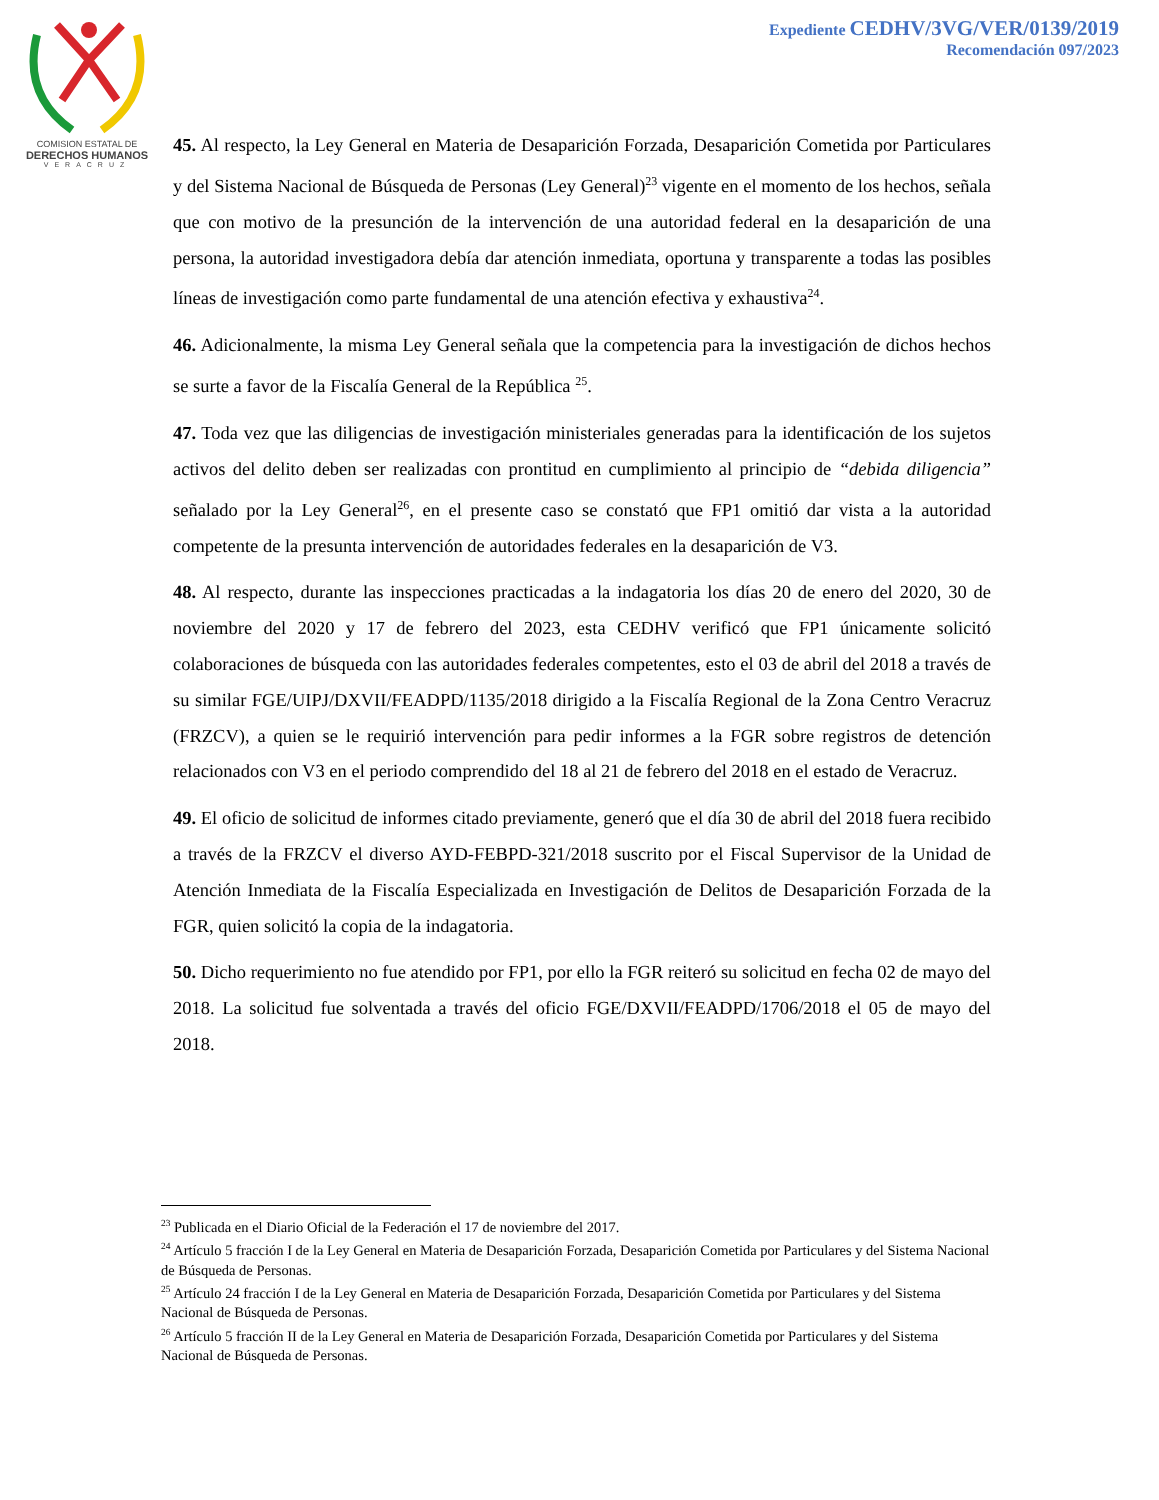COMISION ESTATAL DE
DERECHOS HUMANOS
VERACRUZ
Expediente CEDHV/3VG/VER/0139/2019
Recomendación 097/2023
45. Al respecto, la Ley General en Materia de Desaparición Forzada, Desaparición Cometida por Particulares y del Sistema Nacional de Búsqueda de Personas (Ley General)<sup>23</sup> vigente en el momento de los hechos, señala que con motivo de la presunción de la intervención de una autoridad federal en la desaparición de una persona, la autoridad investigadora debía dar atención inmediata, oportuna y transparente a todas las posibles líneas de investigación como parte fundamental de una atención efectiva y exhaustiva<sup>24</sup>.
46. Adicionalmente, la misma Ley General señala que la competencia para la investigación de dichos hechos se surte a favor de la Fiscalía General de la República <sup>25</sup>.
47. Toda vez que las diligencias de investigación ministeriales generadas para la identificación de los sujetos activos del delito deben ser realizadas con prontitud en cumplimiento al principio de “debida diligencia” señalado por la Ley General<sup>26</sup>, en el presente caso se constató que FP1 omitió dar vista a la autoridad competente de la presunta intervención de autoridades federales en la desaparición de V3.
48. Al respecto, durante las inspecciones practicadas a la indagatoria los días 20 de enero del 2020, 30 de noviembre del 2020 y 17 de febrero del 2023, esta CEDHV verificó que FP1 únicamente solicitó colaboraciones de búsqueda con las autoridades federales competentes, esto el 03 de abril del 2018 a través de su similar FGE/UIPJ/DXVII/FEADPD/1135/2018 dirigido a la Fiscalía Regional de la Zona Centro Veracruz (FRZCV), a quien se le requirió intervención para pedir informes a la FGR sobre registros de detención relacionados con V3 en el periodo comprendido del 18 al 21 de febrero del 2018 en el estado de Veracruz.
49. El oficio de solicitud de informes citado previamente, generó que el día 30 de abril del 2018 fuera recibido a través de la FRZCV el diverso AYD-FEBPD-321/2018 suscrito por el Fiscal Supervisor de la Unidad de Atención Inmediata de la Fiscalía Especializada en Investigación de Delitos de Desaparición Forzada de la FGR, quien solicitó la copia de la indagatoria.
50. Dicho requerimiento no fue atendido por FP1, por ello la FGR reiteró su solicitud en fecha 02 de mayo del 2018. La solicitud fue solventada a través del oficio FGE/DXVII/FEADPD/1706/2018 el 05 de mayo del 2018.
<sup>23</sup> Publicada en el Diario Oficial de la Federación el 17 de noviembre del 2017.
<sup>24</sup> Artículo 5 fracción I de la Ley General en Materia de Desaparición Forzada, Desaparición Cometida por Particulares y del Sistema Nacional de Búsqueda de Personas.
<sup>25</sup> Artículo 24 fracción I de la Ley General en Materia de Desaparición Forzada, Desaparición Cometida por Particulares y del Sistema Nacional de Búsqueda de Personas.
<sup>26</sup> Artículo 5 fracción II de la Ley General en Materia de Desaparición Forzada, Desaparición Cometida por Particulares y del Sistema Nacional de Búsqueda de Personas.